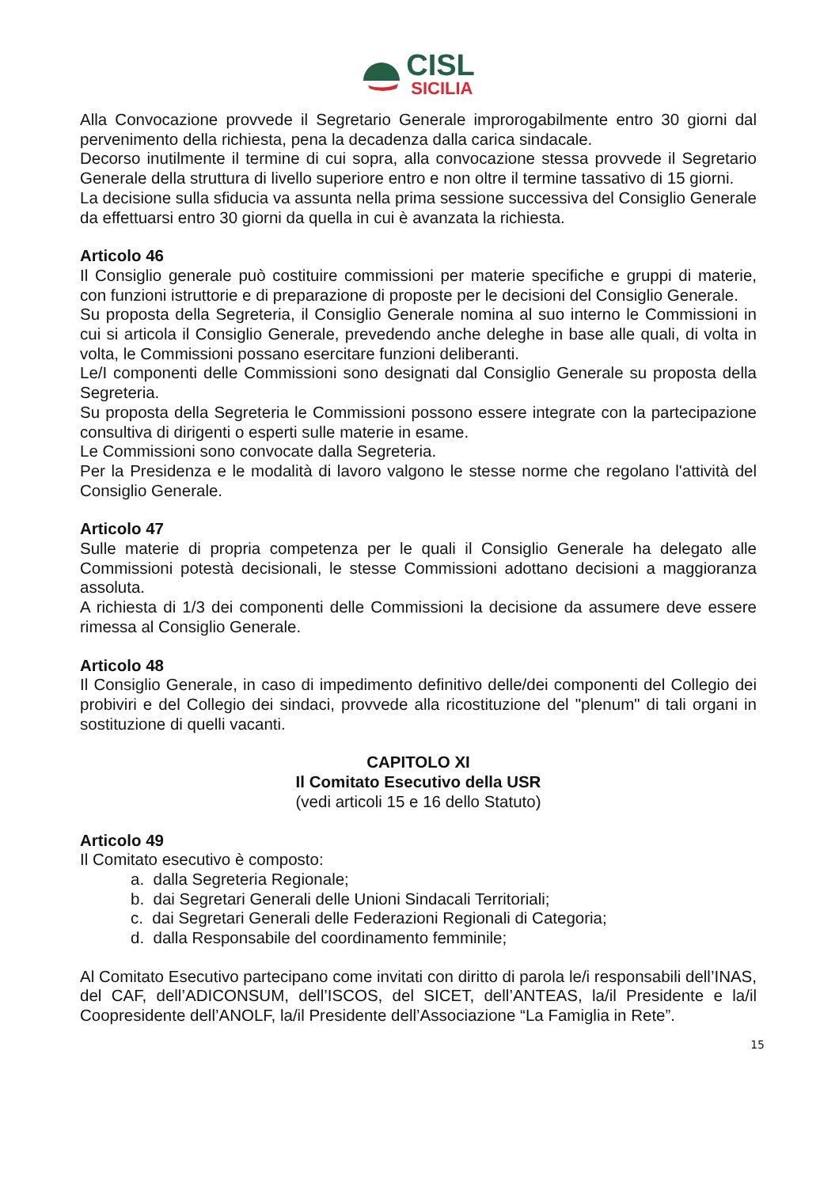CISL
SICILIA
Alla Convocazione provvede il Segretario Generale improrogabilmente entro 30 giorni dal pervenimento della richiesta, pena la decadenza dalla carica sindacale.
Decorso inutilmente il termine di cui sopra, alla convocazione stessa provvede il Segretario Generale della struttura di livello superiore entro e non oltre il termine tassativo di 15 giorni.
La decisione sulla sfiducia va assunta nella prima sessione successiva del Consiglio Generale da effettuarsi entro 30 giorni da quella in cui è avanzata la richiesta.
Articolo 46
Il Consiglio generale può costituire commissioni per materie specifiche e gruppi di materie, con funzioni istruttorie e di preparazione di proposte per le decisioni del Consiglio Generale.
Su proposta della Segreteria, il Consiglio Generale nomina al suo interno le Commissioni in cui si articola il Consiglio Generale, prevedendo anche deleghe in base alle quali, di volta in volta, le Commissioni possano esercitare funzioni deliberanti.
Le/I componenti delle Commissioni sono designati dal Consiglio Generale su proposta della Segreteria.
Su proposta della Segreteria le Commissioni possono essere integrate con la partecipazione consultiva di dirigenti o esperti sulle materie in esame.
Le Commissioni sono convocate dalla Segreteria.
Per la Presidenza e le modalità di lavoro valgono le stesse norme che regolano l'attività del Consiglio Generale.
Articolo 47
Sulle materie di propria competenza per le quali il Consiglio Generale ha delegato alle Commissioni potestà decisionali, le stesse Commissioni adottano decisioni a maggioranza assoluta.
A richiesta di 1/3 dei componenti delle Commissioni la decisione da assumere deve essere rimessa al Consiglio Generale.
Articolo 48
Il Consiglio Generale, in caso di impedimento definitivo delle/dei componenti del Collegio dei probiviri e del Collegio dei sindaci, provvede alla ricostituzione del "plenum" di tali organi in sostituzione di quelli vacanti.
CAPITOLO XI
Il Comitato Esecutivo della USR
(vedi articoli 15 e 16 dello Statuto)
Articolo 49
Il Comitato esecutivo è composto:
a. dalla Segreteria Regionale;
b. dai Segretari Generali delle Unioni Sindacali Territoriali;
c. dai Segretari Generali delle Federazioni Regionali di Categoria;
d. dalla Responsabile del coordinamento femminile;
Al Comitato Esecutivo partecipano come invitati con diritto di parola le/i responsabili dell’INAS, del CAF, dell’ADICONSUM, dell’ISCOS, del SICET, dell’ANTEAS, la/il Presidente e la/il Coopresidente dell’ANOLF, la/il Presidente dell’Associazione “La Famiglia in Rete”.
15